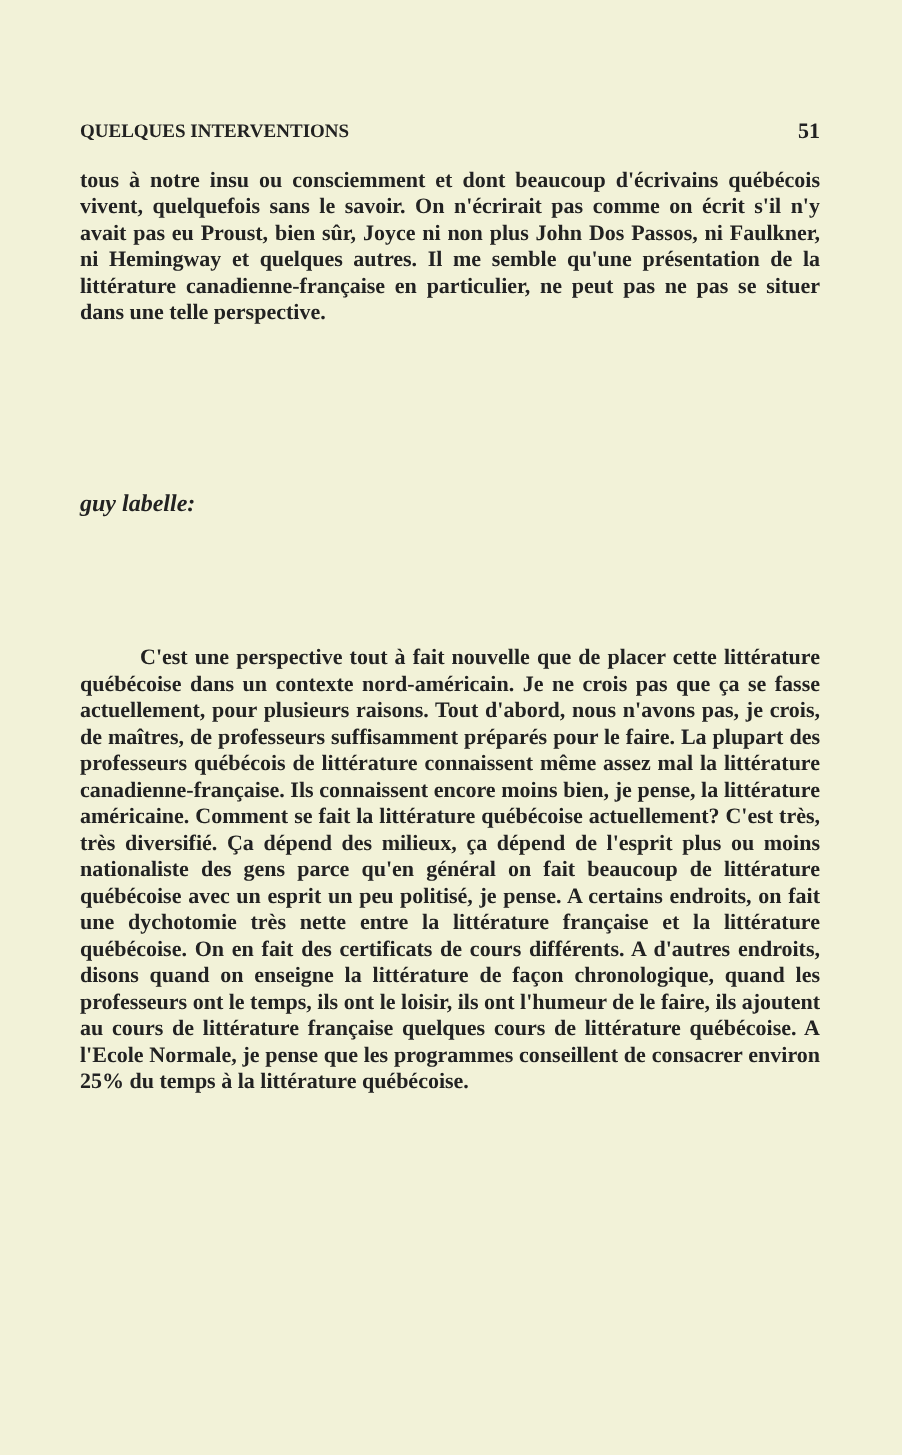QUELQUES INTERVENTIONS 51
tous à notre insu ou consciemment et dont beaucoup d'écrivains québécois vivent, quelquefois sans le savoir. On n'écrirait pas comme on écrit s'il n'y avait pas eu Proust, bien sûr, Joyce ni non plus John Dos Passos, ni Faulkner, ni Hemingway et quelques autres. Il me semble qu'une présentation de la littérature canadienne-française en particulier, ne peut pas ne pas se situer dans une telle perspective.
guy labelle:
C'est une perspective tout à fait nouvelle que de placer cette littérature québécoise dans un contexte nord-américain. Je ne crois pas que ça se fasse actuellement, pour plusieurs raisons. Tout d'abord, nous n'avons pas, je crois, de maîtres, de professeurs suffisamment préparés pour le faire. La plupart des professeurs québécois de littérature connaissent même assez mal la littérature canadienne-française. Ils connaissent encore moins bien, je pense, la littérature américaine. Comment se fait la littérature québécoise actuellement? C'est très, très diversifié. Ça dépend des milieux, ça dépend de l'esprit plus ou moins nationaliste des gens parce qu'en général on fait beaucoup de littérature québécoise avec un esprit un peu politisé, je pense. A certains endroits, on fait une dychotomie très nette entre la littérature française et la littérature québécoise. On en fait des certificats de cours différents. A d'autres endroits, disons quand on enseigne la littérature de façon chronologique, quand les professeurs ont le temps, ils ont le loisir, ils ont l'humeur de le faire, ils ajoutent au cours de littérature française quelques cours de littérature québécoise. A l'Ecole Normale, je pense que les programmes conseillent de consacrer environ 25% du temps à la littérature québécoise.